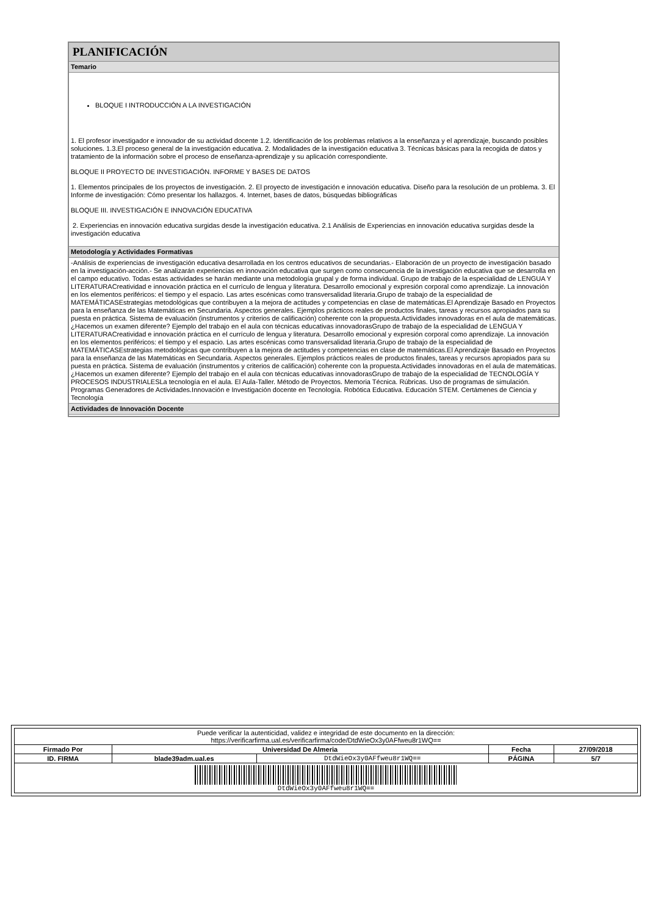| PLANIFICACIÓN |
| Temario |
| BLOQUE I INTRODUCCIÓN A LA INVESTIGACIÓN 1. El profesor investigador e innovador de su actividad docente 1.2. Identificación de los problemas relativos a la enseñanza y el aprendizaje, buscando posibles soluciones. 1.3.El proceso general de la investigación educativa. 2. Modalidades de la investigación educativa 3. Técnicas básicas para la recogida de datos y tratamiento de la información sobre el proceso de enseñanza-aprendizaje y su aplicación correspondiente. BLOQUE II PROYECTO DE INVESTIGACIÓN. INFORME Y BASES DE DATOS 1. Elementos principales de los proyectos de investigación. 2. El proyecto de investigación e innovación educativa. Diseño para la resolución de un problema. 3. El Informe de investigación: Cómo presentar los hallazgos. 4. Internet, bases de datos, búsquedas bibliográficas BLOQUE III. INVESTIGACIÓN E INNOVACIÓN EDUCATIVA 2. Experiencias en innovación educativa surgidas desde la investigación educativa. 2.1 Análisis de Experiencias en innovación educativa surgidas desde la investigación educativa |
| Metodología y Actividades Formativas |
| -Análisis de experiencias de investigación educativa desarrollada en los centros educativos de secundarias.- Elaboración de un proyecto de investigación basado en la investigación-acción.- Se analizarán experiencias en innovación educativa que surgen como consecuencia de la investigación educativa que se desarrolla en el campo educativo. Todas estas actividades se harán mediante una metodología grupal y de forma individual. Grupo de trabajo de la especialidad de LENGUA Y LITERATURACreatividad e innovación práctica en el currículo de lengua y literatura. Desarrollo emocional y expresión corporal como aprendizaje. La innovación en los elementos periféricos: el tiempo y el espacio. Las artes escénicas como transversalidad literaria.Grupo de trabajo de la especialidad de MATEMÁTICASEstrategias metodológicas que contribuyen a la mejora de actitudes y competencias en clase de matemáticas.El Aprendizaje Basado en Proyectos para la enseñanza de las Matemáticas en Secundaria. Aspectos generales. Ejemplos prácticos reales de productos finales, tareas y recursos apropiados para su puesta en práctica. Sistema de evaluación (instrumentos y criterios de calificación) coherente con la propuesta.Actividades innovadoras en el aula de matemáticas. ¿Hacemos un examen diferente? Ejemplo del trabajo en el aula con técnicas educativas innovadorasGrupo de trabajo de la especialidad de LENGUA Y LITERATURACreatividad e innovación práctica en el currículo de lengua y literatura. Desarrollo emocional y expresión corporal como aprendizaje. La innovación en los elementos periféricos: el tiempo y el espacio. Las artes escénicas como transversalidad literaria.Grupo de trabajo de la especialidad de MATEMÁTICASEstrategias metodológicas que contribuyen a la mejora de actitudes y competencias en clase de matemáticas.El Aprendizaje Basado en Proyectos para la enseñanza de las Matemáticas en Secundaria. Aspectos generales. Ejemplos prácticos reales de productos finales, tareas y recursos apropiados para su puesta en práctica. Sistema de evaluación (instrumentos y criterios de calificación) coherente con la propuesta.Actividades innovadoras en el aula de matemáticas. ¿Hacemos un examen diferente? Ejemplo del trabajo en el aula con técnicas educativas innovadorasGrupo de trabajo de la especialidad de TECNOLOGÍA Y PROCESOS INDUSTRIALESLa tecnología en el aula. El Aula-Taller. Método de Proyectos. Memoria Técnica. Rúbricas. Uso de programas de simulación. Programas Generadores de Actividades.Innovación e Investigación docente en Tecnología. Robótica Educativa. Educación STEM. Certámenes de Ciencia y Tecnología |
| Actividades de Innovación Docente |
| Puede verificar la autenticidad, validez e integridad de este documento en la dirección: https://verificarfirma.ual.es/verificarfirma/code/DtdWieOx3y0AFfweu8r1WQ== | | | | |
| Firmado Por | Universidad De Almeria | | Fecha | 27/09/2018 |
| ID. FIRMA | blade39adm.ual.es | DtdWieOx3y0AFfweu8r1WQ== | PÁGINA | 5/7 |
| DtdWieOx3y0AFfweu8r1WQ== | | | | |